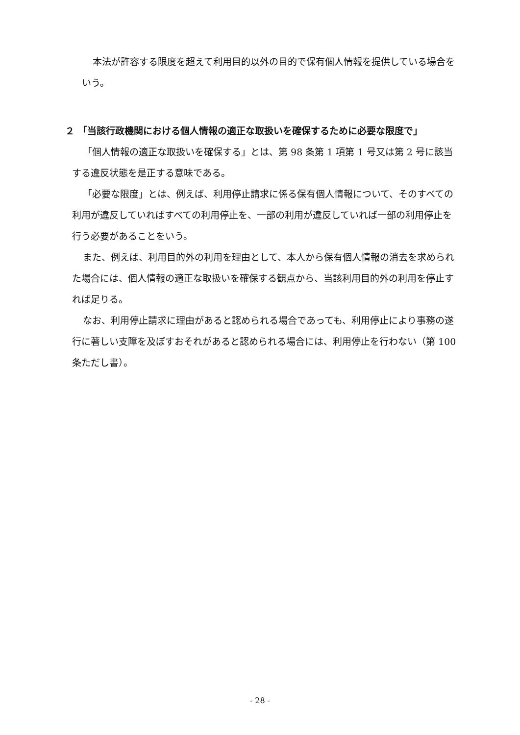本法が許容する限度を超えて利用目的以外の目的で保有個人情報を提供している場合をいう。
２ 「当該行政機関における個人情報の適正な取扱いを確保するために必要な限度で」
「個人情報の適正な取扱いを確保する」とは、第 98 条第 1 項第 1 号又は第 2 号に該当する違反状態を是正する意味である。
「必要な限度」とは、例えば、利用停止請求に係る保有個人情報について、そのすべての利用が違反していればすべての利用停止を、一部の利用が違反していれば一部の利用停止を行う必要があることをいう。
また、例えば、利用目的外の利用を理由として、本人から保有個人情報の消去を求められた場合には、個人情報の適正な取扱いを確保する観点から、当該利用目的外の利用を停止すれば足りる。
なお、利用停止請求に理由があると認められる場合であっても、利用停止により事務の遂行に著しい支障を及ぼすおそれがあると認められる場合には、利用停止を行わない（第 100 条ただし書）。
- 28 -